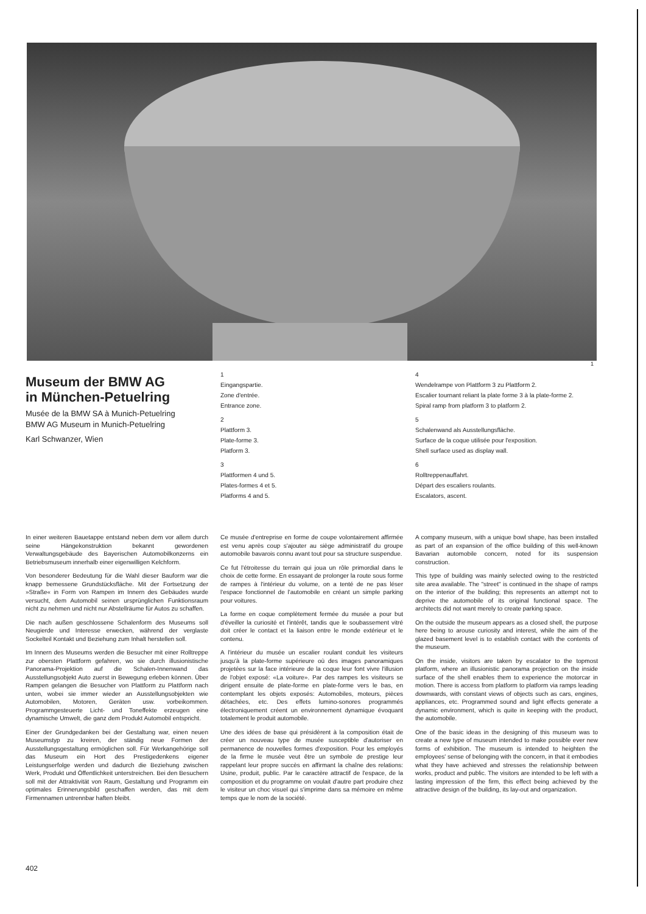1
Museum der BMW AG
in München-Petuelring
Musée de la BMW SA à Munich-Petuelring
BMW AG Museum in Munich-Petuelring
Karl Schwanzer, Wien
1
Eingangspartie.
Zone d'entrée.
Entrance zone.
2
Plattform 3.
Plate-forme 3.
Platform 3.
3
Plattformen 4 und 5.
Plates-formes 4 et 5.
Platforms 4 and 5.
4
Wendelrampe von Plattform 3 zu Plattform 2.
Escalier tournant reliant la plate forme 3 à la plate-forme 2.
Spiral ramp from platform 3 to platform 2.
5
Schalenwand als Ausstellungsfläche.
Surface de la coque utilisée pour l'exposition.
Shell surface used as display wall.
6
Rolltreppenauffahrt.
Départ des escaliers roulants.
Escalators, ascent.
In einer weiteren Bauetappe entstand neben dem vor allem durch seine Hängekonstruktion bekannt gewordenen Verwaltungsgebäude des Bayerischen Automobilkonzerns ein Betriebsmuseum innerhalb einer eigenwilligen Kelchform.
Von besonderer Bedeutung für die Wahl dieser Bauform war die knapp bemessene Grundstücksfläche. Mit der Fortsetzung der »Straße« in Form von Rampen im Innern des Gebäudes wurde versucht, dem Automobil seinen ursprünglichen Funktionsraum nicht zu nehmen und nicht nur Abstellräume für Autos zu schaffen.
Die nach außen geschlossene Schalenform des Museums soll Neugierde und Interesse erwecken, während der verglaste Sockelteil Kontakt und Beziehung zum Inhalt herstellen soll.
Im Innern des Museums werden die Besucher mit einer Rolltreppe zur obersten Plattform gefahren, wo sie durch illusionistische Panorama-Projektion auf die Schalen-Innenwand das Ausstellungsobjekt Auto zuerst in Bewegung erleben können. Über Rampen gelangen die Besucher von Plattform zu Plattform nach unten, wobei sie immer wieder an Ausstellungsobjekten wie Automobilen, Motoren, Geräten usw. vorbeikommen. Programmgesteuerte Licht- und Toneffekte erzeugen eine dynamische Umwelt, die ganz dem Produkt Automobil entspricht.
Einer der Grundgedanken bei der Gestaltung war, einen neuen Museumstyp zu kreiren, der ständig neue Formen der Ausstellungsgestaltung ermöglichen soll. Für Werkangehörige soll das Museum ein Hort des Prestigedenkens eigener Leistungserfolge werden und dadurch die Beziehung zwischen Werk, Produkt und Öffentlichkeit unterstreichen. Bei den Besuchern soll mit der Attraktivität von Raum, Gestaltung und Programm ein optimales Erinnerungsbild geschaffen werden, das mit dem Firmennamen untrennbar haften bleibt.
Ce musée d'entreprise en forme de coupe volontairement affirmée est venu après coup s'ajouter au siège administratif du groupe automobile bavarois connu avant tout pour sa structure suspendue.
Ce fut l'étroitesse du terrain qui joua un rôle primordial dans le choix de cette forme. En essayant de prolonger la route sous forme de rampes à l'intérieur du volume, on a tenté de ne pas léser l'espace fonctionnel de l'automobile en créant un simple parking pour voitures.
La forme en coque complètement fermée du musée a pour but d'éveiller la curiosité et l'intérêt, tandis que le soubassement vitré doit créer le contact et la liaison entre le monde extérieur et le contenu.
A l'intérieur du musée un escalier roulant conduit les visiteurs jusqu'à la plate-forme supérieure où des images panoramiques projetées sur la face intérieure de la coque leur font vivre l'illusion de l'objet exposé: «La voiture». Par des rampes les visiteurs se dirigent ensuite de plate-forme en plate-forme vers le bas, en contemplant les objets exposés: Automobiles, moteurs, pièces détachées, etc. Des effets lumino-sonores programmés électroniquement créent un environnement dynamique évoquant totalement le produit automobile.
Une des idées de base qui présidèrent à la composition était de créer un nouveau type de musée susceptible d'autoriser en permanence de nouvelles formes d'exposition. Pour les employés de la firme le musée veut être un symbole de prestige leur rappelant leur propre succès en affirmant la chaîne des relations: Usine, produit, public. Par le caractère attractif de l'espace, de la composition et du programme on voulait d'autre part produire chez le visiteur un choc visuel qui s'imprime dans sa mémoire en même temps que le nom de la société.
A company museum, with a unique bowl shape, has been installed as part of an expansion of the office building of this well-known Bavarian automobile concern, noted for its suspension construction.
This type of building was mainly selected owing to the restricted site area available. The "street" is continued in the shape of ramps on the interior of the building; this represents an attempt not to deprive the automobile of its original functional space. The architects did not want merely to create parking space.
On the outside the museum appears as a closed shell, the purpose here being to arouse curiosity and interest, while the aim of the glazed basement level is to establish contact with the contents of the museum.
On the inside, visitors are taken by escalator to the topmost platform, where an illusionistic panorama projection on the inside surface of the shell enables them to experience the motorcar in motion. There is access from platform to platform via ramps leading downwards, with constant views of objects such as cars, engines, appliances, etc. Programmed sound and light effects generate a dynamic environment, which is quite in keeping with the product, the automobile.
One of the basic ideas in the designing of this museum was to create a new type of museum intended to make possible ever new forms of exhibition. The museum is intended to heighten the employees' sense of belonging with the concern, in that it embodies what they have achieved and stresses the relationship between works, product and public. The visitors are intended to be left with a lasting impression of the firm, this effect being achieved by the attractive design of the building, its lay-out and organization.
402